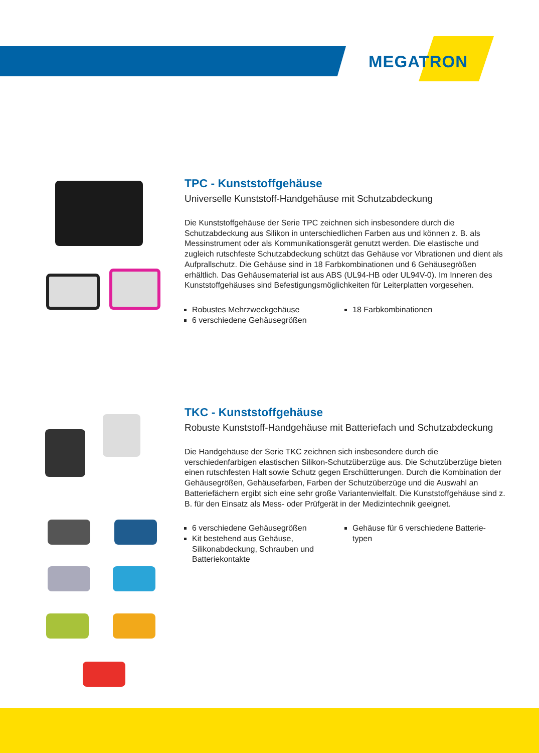MEGATRON
TPC - Kunststoffgehäuse
Universelle Kunststoff-Handgehäuse mit Schutzabdeckung
Die Kunststoffgehäuse der Serie TPC zeichnen sich insbesondere durch die Schutzabdeckung aus Silikon in unterschiedlichen Farben aus und können z. B. als Messinstrument oder als Kommunikationsgerät genutzt werden. Die elastische und zugleich rutschfeste Schutzabdeckung schützt das Gehäuse vor Vibrationen und dient als Aufprallschutz. Die Gehäuse sind in 18 Farbkombinationen und 6 Gehäusegrößen erhältlich. Das Gehäusematerial ist aus ABS (UL94-HB oder UL94V-0). Im Inneren des Kunststoffgehäuses sind Befestigungsmöglichkeiten für Leiterplatten vorgesehen.
Robustes Mehrzweckgehäuse
6 verschiedene Gehäusegrößen
18 Farbkombinationen
TKC - Kunststoffgehäuse
Robuste Kunststoff-Handgehäuse mit Batteriefach und Schutzabdeckung
Die Handgehäuse der Serie TKC zeichnen sich insbesondere durch die verschiedenfarbigen elastischen Silikon-Schutzüberzüge aus. Die Schutzüberzüge bieten einen rutschfesten Halt sowie Schutz gegen Erschütterungen. Durch die Kombination der Gehäusegrößen, Gehäusefarben, Farben der Schutzüberzüge und die Auswahl an Batteriefächern ergibt sich eine sehr große Variantenvielfalt. Die Kunststoffgehäuse sind z. B. für den Einsatz als Mess- oder Prüfgerät in der Medizintechnik geeignet.
6 verschiedene Gehäusegrößen
Kit bestehend aus Gehäuse, Silikonabdeckung, Schrauben und Batteriekontakte
Gehäuse für 6 verschiedene Batterie-typen